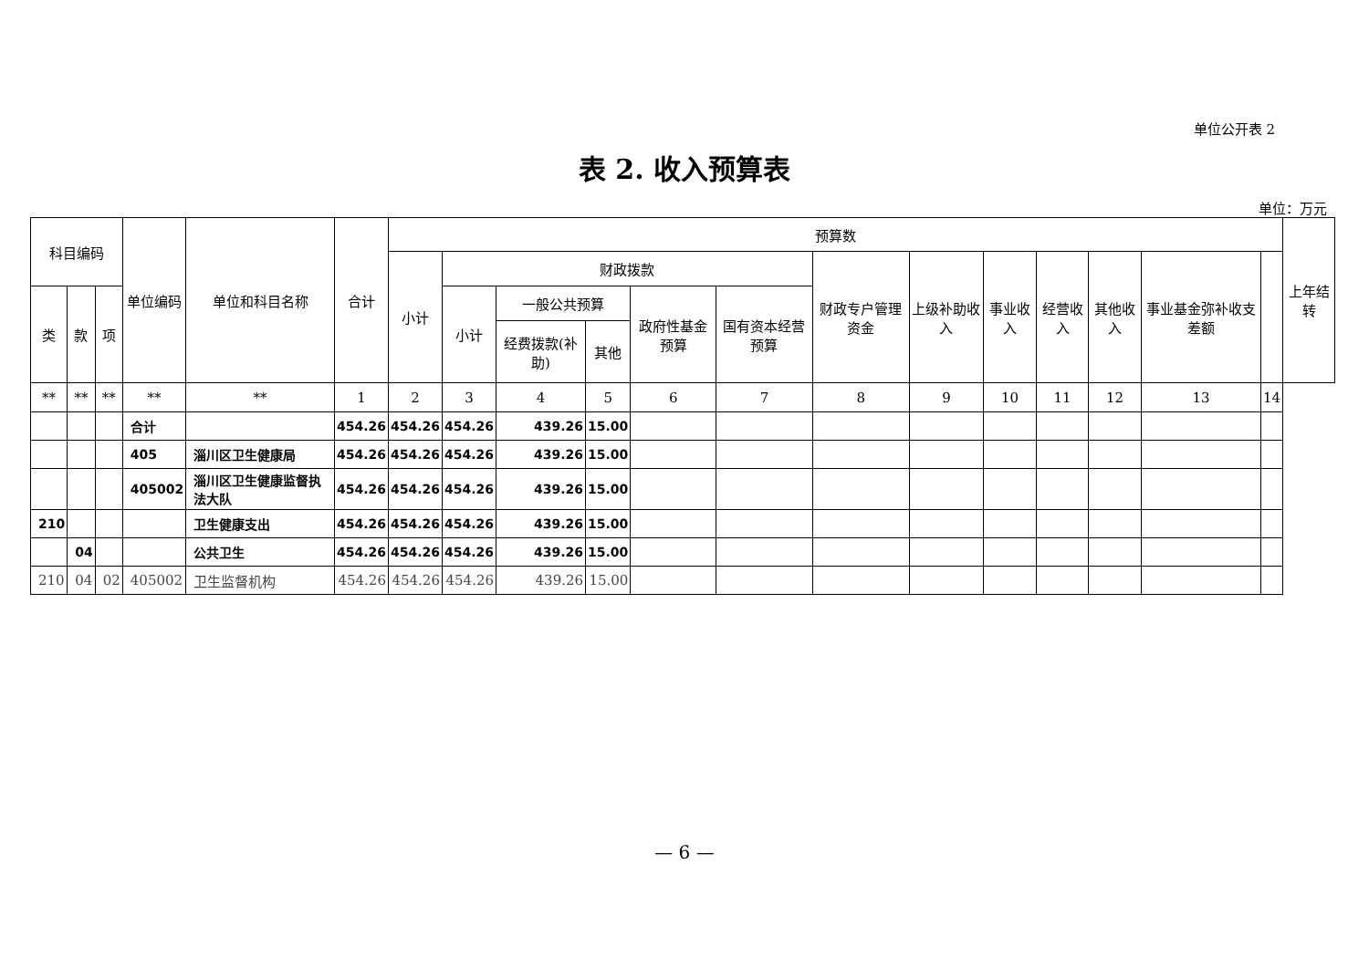单位公开表 2
表 2. 收入预算表
单位：万元
| 科目编码 | | | 单位编码 | 单位和科目名称 | 合计 | 预算数 | | | | | | | | | | | | | 上年结转 |
| --- | --- | --- | --- | --- | --- | --- | --- | --- | --- | --- | --- | --- | --- | --- | --- | --- | --- | --- | --- |
| | | | | | | 小计 | 财政拨款 | | | | | 财政专户管理资金 | 上级补助收入 | 事业收入 | 经营收入 | 其他收入 | 事业基金弥补收支差额 | | |
| 类 | 款 | 项 | | | | | 小计 | 一般公共预算 | | 政府性基金预算 | 国有资本经营预算 | | | | | | | | |
| | | | | | | | | 经费拨款(补助) | 其他 | | | | | | | | | | |
| ** | ** | ** | ** | ** | 1 | 2 | 3 | 4 | 5 | 6 | 7 | 8 | 9 | 10 | 11 | 12 | 13 | 14 | |
| | | | 合计 | | 454.26 | 454.26 | 454.26 | 439.26 | 15.00 | | | | | | | | | | |
| | | | 405 | 淄川区卫生健康局 | 454.26 | 454.26 | 454.26 | 439.26 | 15.00 | | | | | | | | | | |
| | | | 405002 | 淄川区卫生健康监督执法大队 | 454.26 | 454.26 | 454.26 | 439.26 | 15.00 | | | | | | | | | | |
| 210 | | | | 卫生健康支出 | 454.26 | 454.26 | 454.26 | 439.26 | 15.00 | | | | | | | | | | |
| | 04 | | | 公共卫生 | 454.26 | 454.26 | 454.26 | 439.26 | 15.00 | | | | | | | | | | |
| 210 | 04 | 02 | 405002 | 卫生监督机构 | 454.26 | 454.26 | 454.26 | 439.26 | 15.00 | | | | | | | | | | |
— 6 —